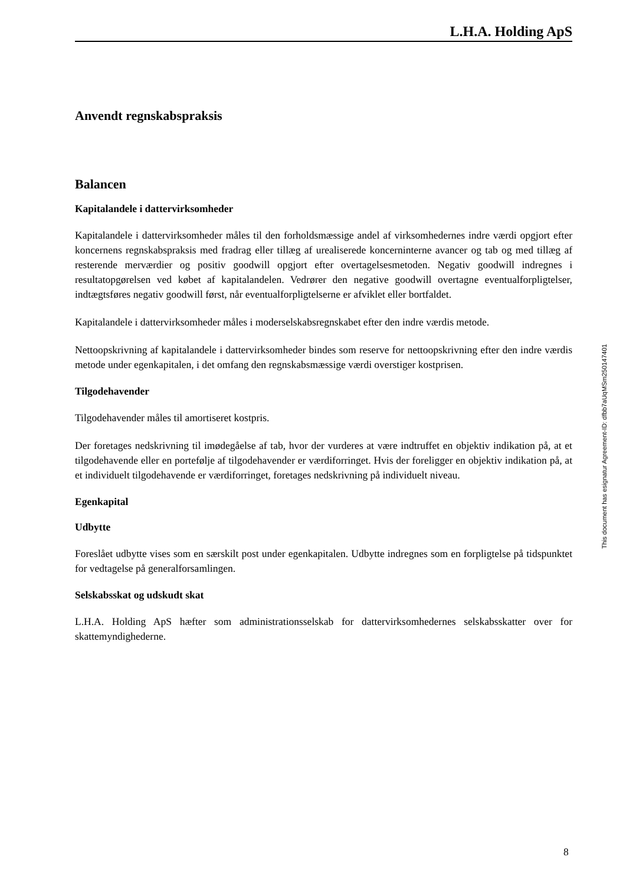L.H.A. Holding ApS
Anvendt regnskabspraksis
Balancen
Kapitalandele i dattervirksomheder
Kapitalandele i dattervirksomheder måles til den forholdsmæssige andel af virksomhedernes indre værdi opgjort efter koncernens regnskabspraksis med fradrag eller tillæg af urealiserede koncerninterne avancer og tab og med tillæg af resterende merværdier og positiv goodwill opgjort efter overtagelsesmetoden. Negativ goodwill indregnes i resultatopgørelsen ved købet af kapitalandelen. Vedrører den negative goodwill overtagne eventualforpligtelser, indtægtsføres negativ goodwill først, når eventualforpligtelserne er afviklet eller bortfaldet.
Kapitalandele i dattervirksomheder måles i moderselskabsregnskabet efter den indre værdis metode.
Nettoopskrivning af kapitalandele i dattervirksomheder bindes som reserve for nettoopskrivning efter den indre værdis metode under egenkapitalen, i det omfang den regnskabsmæssige værdi overstiger kostprisen.
Tilgodehavender
Tilgodehavender måles til amortiseret kostpris.
Der foretages nedskrivning til imødegåelse af tab, hvor der vurderes at være indtruffet en objektiv indikation på, at et tilgodehavende eller en portefølje af tilgodehavender er værdiforringet. Hvis der foreligger en objektiv indikation på, at et individuelt tilgodehavende er værdiforringet, foretages nedskrivning på individuelt niveau.
Egenkapital
Udbytte
Foreslået udbytte vises som en særskilt post under egenkapitalen. Udbytte indregnes som en forpligtelse på tidspunktet for vedtagelse på generalforsamlingen.
Selskabsskat og udskudt skat
L.H.A. Holding ApS hæfter som administrationsselskab for dattervirksomhedernes selskabsskatter over for skattemyndighederne.
This document has esignatur Agreement-ID: dfbb7aUqMSm250147401
8